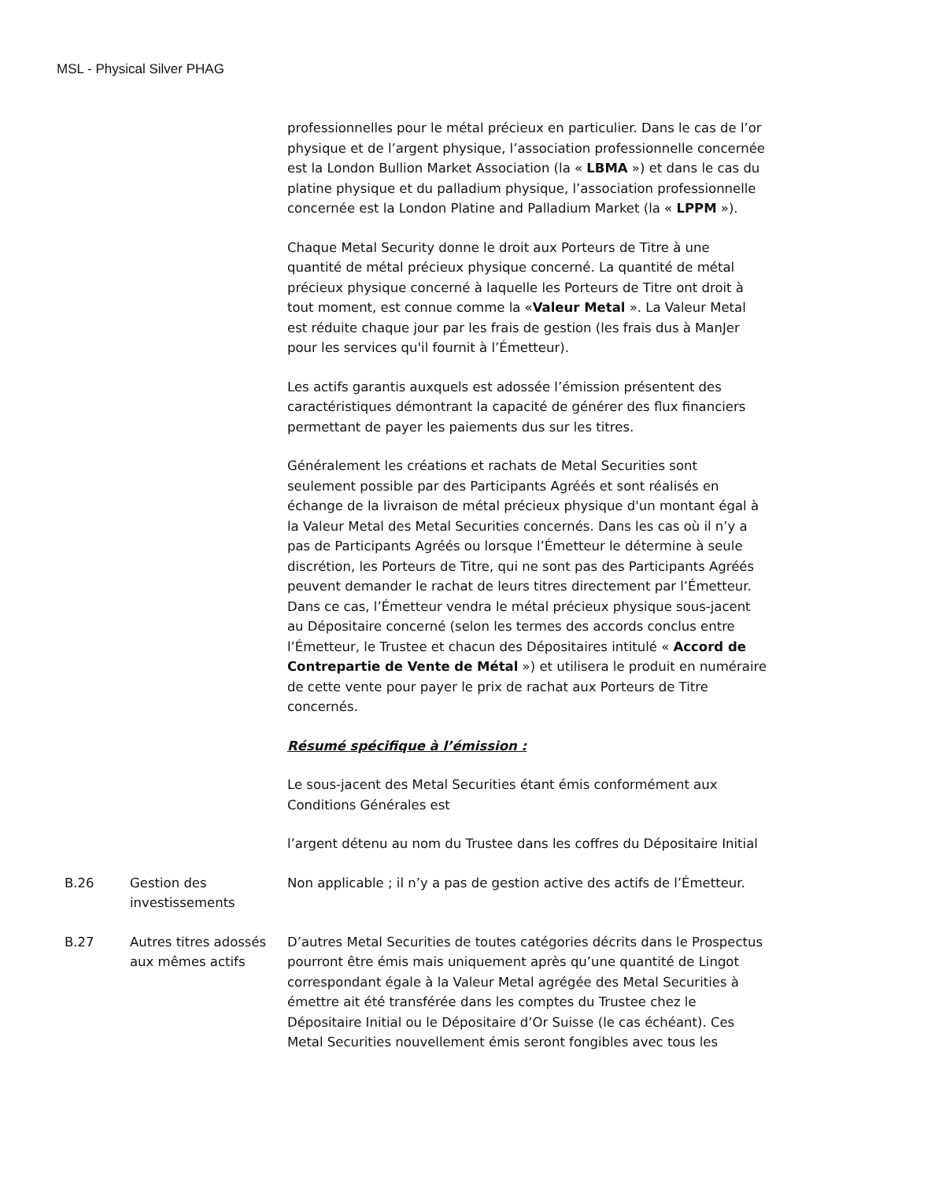MSL - Physical Silver PHAG
| | | professionnelles pour le métal précieux en particulier. Dans le cas de l’or physique et de l’argent physique, l’association professionnelle concernée est la London Bullion Market Association (la « LBMA ») et dans le cas du platine physique et du palladium physique, l’association professionnelle concernée est la London Platine and Palladium Market (la « LPPM »). Chaque Metal Security donne le droit aux Porteurs de Titre à une quantité de métal précieux physique concerné. La quantité de métal précieux physique concerné à laquelle les Porteurs de Titre ont droit à tout moment, est connue comme la « Valeur Metal ». La Valeur Metal est réduite chaque jour par les frais de gestion (les frais dus à ManJer pour les services qu'il fournit à l’Émetteur). Les actifs garantis auxquels est adossée l’émission présentent des caractéristiques démontrant la capacité de générer des flux financiers permettant de payer les paiements dus sur les titres. Généralement les créations et rachats de Metal Securities sont seulement possible par des Participants Agréés et sont réalisés en échange de la livraison de métal précieux physique d'un montant égal à la Valeur Metal des Metal Securities concernés. Dans les cas où il n’y a pas de Participants Agréés ou lorsque l’Émetteur le détermine à seule discrétion, les Porteurs de Titre, qui ne sont pas des Participants Agréés peuvent demander le rachat de leurs titres directement par l’Émetteur. Dans ce cas, l’Émetteur vendra le métal précieux physique sous-jacent au Dépositaire concerné (selon les termes des accords conclus entre l’Émetteur, le Trustee et chacun des Dépositaires intitulé « Accord de Contrepartie de Vente de Métal ») et utilisera le produit en numéraire de cette vente pour payer le prix de rachat aux Porteurs de Titre concernés. Résumé spécifique à l’émission : Le sous-jacent des Metal Securities étant émis conformément aux Conditions Générales est l’argent détenu au nom du Trustee dans les coffres du Dépositaire Initial |
| B.26 | Gestion des investissements | Non applicable ; il n’y a pas de gestion active des actifs de l’Émetteur. |
| B.27 | Autres titres adossés aux mêmes actifs | D’autres Metal Securities de toutes catégories décrits dans le Prospectus pourront être émis mais uniquement après qu’une quantité de Lingot correspondant égale à la Valeur Metal agrégée des Metal Securities à émettre ait été transférée dans les comptes du Trustee chez le Dépositaire Initial ou le Dépositaire d’Or Suisse (le cas échéant). Ces Metal Securities nouvellement émis seront fongibles avec tous les |